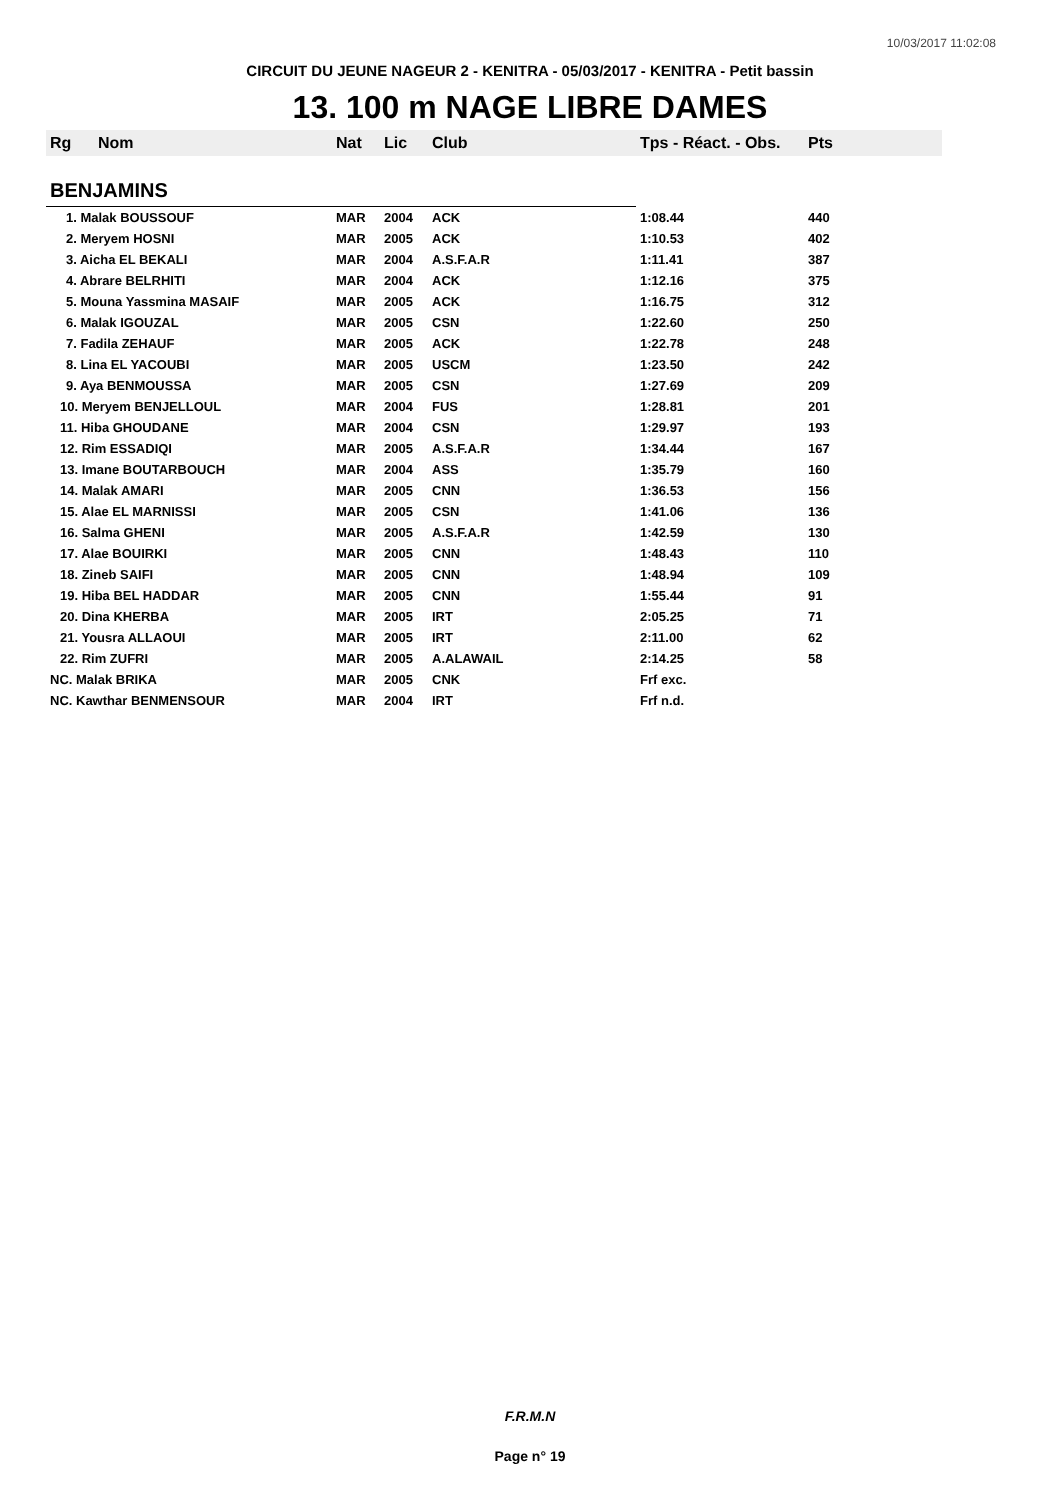10/03/2017 11:02:08
CIRCUIT DU JEUNE NAGEUR 2 - KENITRA - 05/03/2017 - KENITRA - Petit bassin
13. 100 m NAGE LIBRE DAMES
| Rg | Nom | Nat | Lic | Club | Tps - Réact. - Obs. | Pts |
| --- | --- | --- | --- | --- | --- | --- |
| BENJAMINS | | | | | | |
| 1. Malak BOUSSOUF | | MAR | 2004 | ACK | 1:08.44 | 440 |
| 2. Meryem HOSNI | | MAR | 2005 | ACK | 1:10.53 | 402 |
| 3. Aicha EL BEKALI | | MAR | 2004 | A.S.F.A.R | 1:11.41 | 387 |
| 4. Abrare BELRHITI | | MAR | 2004 | ACK | 1:12.16 | 375 |
| 5. Mouna Yassmina MASAIF | | MAR | 2005 | ACK | 1:16.75 | 312 |
| 6. Malak IGOUZAL | | MAR | 2005 | CSN | 1:22.60 | 250 |
| 7. Fadila ZEHAUF | | MAR | 2005 | ACK | 1:22.78 | 248 |
| 8. Lina EL YACOUBI | | MAR | 2005 | USCM | 1:23.50 | 242 |
| 9. Aya BENMOUSSA | | MAR | 2005 | CSN | 1:27.69 | 209 |
| 10. Meryem BENJELLOUL | | MAR | 2004 | FUS | 1:28.81 | 201 |
| 11. Hiba GHOUDANE | | MAR | 2004 | CSN | 1:29.97 | 193 |
| 12. Rim ESSADIQI | | MAR | 2005 | A.S.F.A.R | 1:34.44 | 167 |
| 13. Imane BOUTARBOUCH | | MAR | 2004 | ASS | 1:35.79 | 160 |
| 14. Malak AMARI | | MAR | 2005 | CNN | 1:36.53 | 156 |
| 15. Alae EL MARNISSI | | MAR | 2005 | CSN | 1:41.06 | 136 |
| 16. Salma GHENI | | MAR | 2005 | A.S.F.A.R | 1:42.59 | 130 |
| 17. Alae BOUIRKI | | MAR | 2005 | CNN | 1:48.43 | 110 |
| 18. Zineb SAIFI | | MAR | 2005 | CNN | 1:48.94 | 109 |
| 19. Hiba BEL HADDAR | | MAR | 2005 | CNN | 1:55.44 | 91 |
| 20. Dina KHERBA | | MAR | 2005 | IRT | 2:05.25 | 71 |
| 21. Yousra ALLAOUI | | MAR | 2005 | IRT | 2:11.00 | 62 |
| 22. Rim ZUFRI | | MAR | 2005 | A.ALAWAIL | 2:14.25 | 58 |
| NC. Malak BRIKA | | MAR | 2005 | CNK | Frf exc. | |
| NC. Kawthar BENMENSOUR | | MAR | 2004 | IRT | Frf n.d. | |
F.R.M.N
Page n° 19